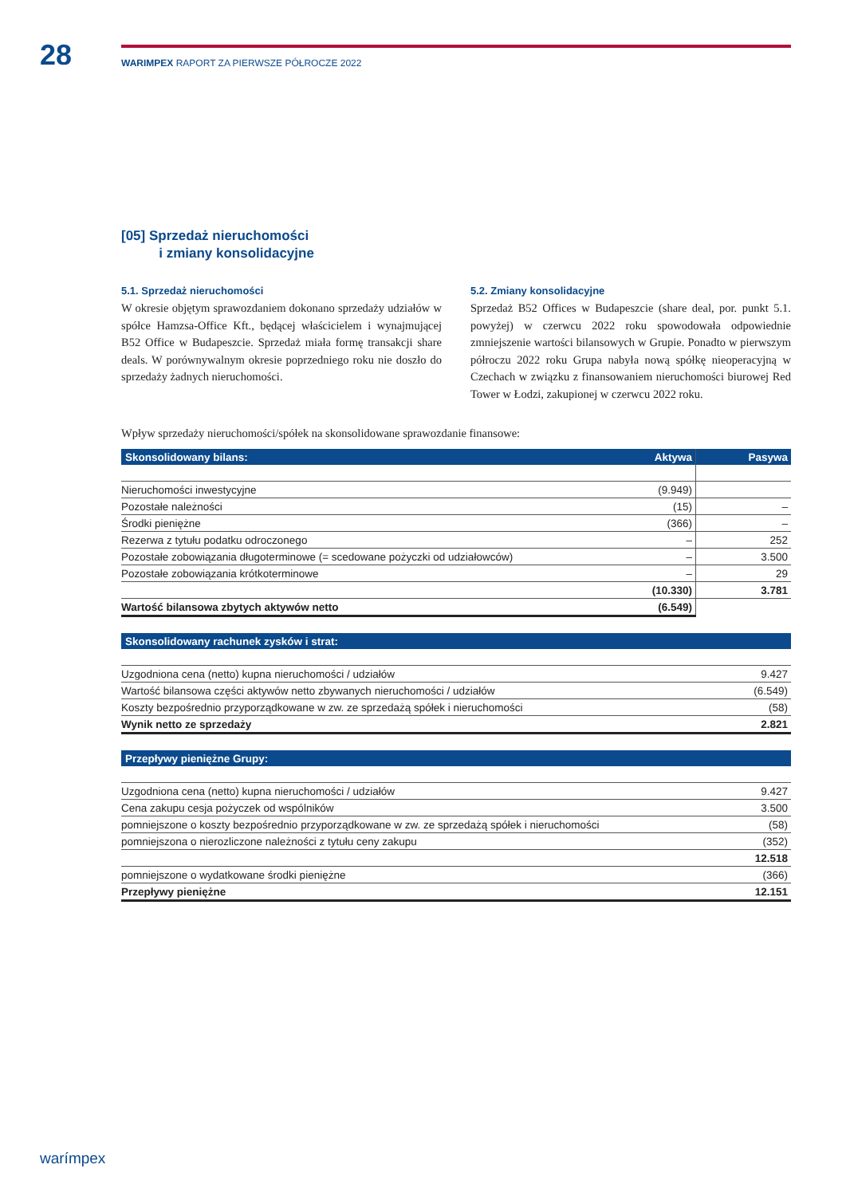28
WARIMPEX RAPORT ZA PIERWSZE PÓŁROCZE 2022
[05] Sprzedaż nieruchomości
i zmiany konsolidacyjne
5.1. Sprzedaż nieruchomości
W okresie objętym sprawozdaniem dokonano sprzedaży udziałów w spółce Hamzsa-Office Kft., będącej właścicielem i wynajmującej B52 Office w Budapeszcie. Sprzedaż miała formę transakcji share deals. W porównywalnym okresie poprzedniego roku nie doszło do sprzedaży żadnych nieruchomości.
5.2. Zmiany konsolidacyjne
Sprzedaż B52 Offices w Budapeszcie (share deal, por. punkt 5.1. powyżej) w czerwcu 2022 roku spowodowała odpowiednie zmniejszenie wartości bilansowych w Grupie. Ponadto w pierwszym półroczu 2022 roku Grupa nabyła nową spółkę nieoperacyjną w Czechach w związku z finansowaniem nieruchomości biurowej Red Tower w Łodzi, zakupionej w czerwcu 2022 roku.
Wpływ sprzedaży nieruchomości/spółek na skonsolidowane sprawozdanie finansowe:
| Skonsolidowany bilans: | Aktywa | Pasywa |
| --- | --- | --- |
| Nieruchomości inwestycyjne | (9.949) | |
| Pozostałe należności | (15) | – |
| Środki pieniężne | (366) | – |
| Rezerwa z tytułu podatku odroczonego | – | 252 |
| Pozostałe zobowiązania długoterminowe (= scedowane pożyczki od udziałowców) | – | 3.500 |
| Pozostałe zobowiązania krótkoterminowe | – | 29 |
| | (10.330) | 3.781 |
| Wartość bilansowa zbytych aktywów netto | (6.549) | |
| Skonsolidowany rachunek zysków i strat: | |
| --- | --- |
| Uzgodniona cena (netto) kupna nieruchomości / udziałów | 9.427 |
| Wartość bilansowa części aktywów netto zbywanych nieruchomości / udziałów | (6.549) |
| Koszty bezpośrednio przyporządkowane w zw. ze sprzedażą spółek i nieruchomości | (58) |
| Wynik netto ze sprzedaży | 2.821 |
| Przepływy pieniężne Grupy: | |
| --- | --- |
| Uzgodniona cena (netto) kupna nieruchomości / udziałów | 9.427 |
| Cena zakupu cesja pożyczek od wspólników | 3.500 |
| pomniejszone o koszty bezpośrednio przyporządkowane w zw. ze sprzedażą spółek i nieruchomości | (58) |
| pomniejszona o nierozliczone należności z tytułu ceny zakupu | (352) |
| | 12.518 |
| pomniejszone o wydatkowane środki pieniężne | (366) |
| Przepływy pieniężne | 12.151 |
warímpex